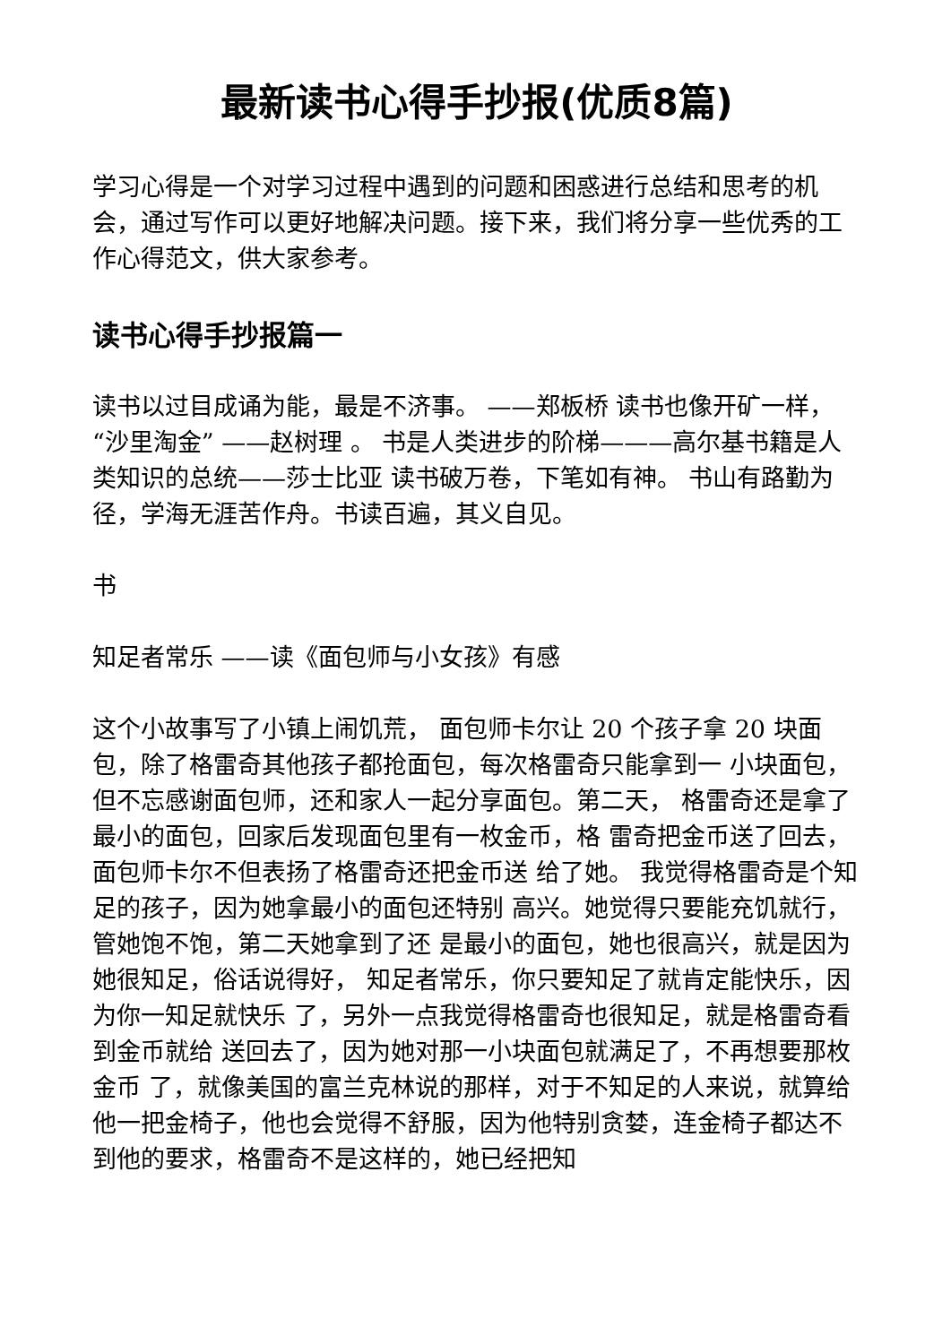最新读书心得手抄报(优质8篇)
学习心得是一个对学习过程中遇到的问题和困惑进行总结和思考的机会，通过写作可以更好地解决问题。接下来，我们将分享一些优秀的工作心得范文，供大家参考。
读书心得手抄报篇一
读书以过目成诵为能，最是不济事。 ——郑板桥 读书也像开矿一样， “沙里淘金” ——赵树理 。 书是人类进步的阶梯———高尔基书籍是人类知识的总统——莎士比亚 读书破万卷，下笔如有神。 书山有路勤为径，学海无涯苦作舟。书读百遍，其义自见。
书
知足者常乐 ——读《面包师与小女孩》有感
这个小故事写了小镇上闹饥荒， 面包师卡尔让 20 个孩子拿 20 块面包，除了格雷奇其他孩子都抢面包，每次格雷奇只能拿到一 小块面包，但不忘感谢面包师，还和家人一起分享面包。第二天， 格雷奇还是拿了最小的面包，回家后发现面包里有一枚金币，格 雷奇把金币送了回去，面包师卡尔不但表扬了格雷奇还把金币送 给了她。 我觉得格雷奇是个知足的孩子，因为她拿最小的面包还特别 高兴。她觉得只要能充饥就行，管她饱不饱，第二天她拿到了还 是最小的面包，她也很高兴，就是因为她很知足，俗话说得好， 知足者常乐，你只要知足了就肯定能快乐，因为你一知足就快乐 了，另外一点我觉得格雷奇也很知足，就是格雷奇看到金币就给 送回去了，因为她对那一小块面包就满足了，不再想要那枚金币 了，就像美国的富兰克林说的那样，对于不知足的人来说，就算给他一把金椅子，他也会觉得不舒服，因为他特别贪婪，连金椅子都达不到他的要求，格雷奇不是这样的，她已经把知